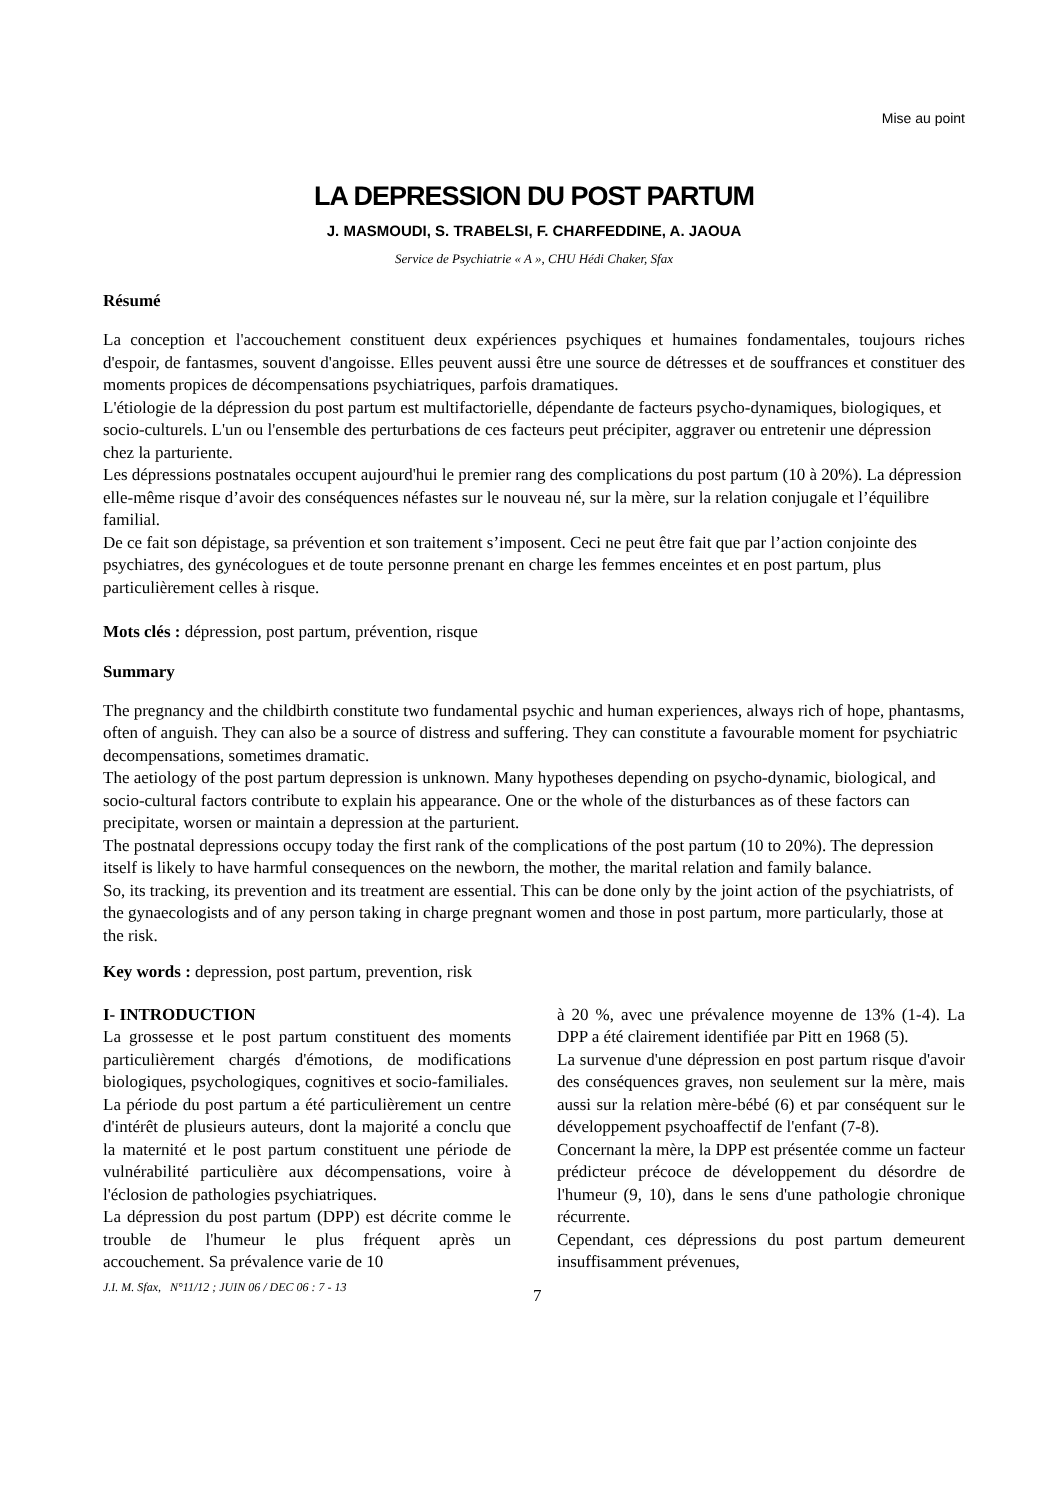Mise au point
LA DEPRESSION DU POST PARTUM
J. MASMOUDI, S. TRABELSI, F. CHARFEDDINE, A. JAOUA
Service de Psychiatrie « A », CHU Hédi Chaker, Sfax
Résumé
La conception et l'accouchement constituent deux expériences psychiques et humaines fondamentales, toujours riches d'espoir, de fantasmes, souvent d'angoisse. Elles peuvent aussi être une source de détresses et de souffrances et constituer des moments propices de décompensations psychiatriques, parfois dramatiques.
L'étiologie de la dépression du post partum est multifactorielle, dépendante de facteurs psycho-dynamiques, biologiques, et socio-culturels. L'un ou l'ensemble des perturbations de ces facteurs peut précipiter, aggraver ou entretenir une dépression chez la parturiente.
Les dépressions postnatales occupent aujourd'hui le premier rang des complications du post partum (10 à 20%). La dépression elle-même risque d’avoir des conséquences néfastes sur le nouveau né, sur la mère, sur la relation conjugale et l’équilibre familial.
De ce fait son dépistage, sa prévention et son traitement s’imposent. Ceci ne peut être fait que par l’action conjointe des psychiatres, des gynécologues et de toute personne prenant en charge les femmes enceintes et en post partum, plus particulièrement celles à risque.
Mots clés : dépression, post partum, prévention, risque
Summary
The pregnancy and the childbirth constitute two fundamental psychic and human experiences, always rich of hope, phantasms, often of anguish. They can also be a source of distress and suffering. They can constitute a favourable moment for psychiatric decompensations, sometimes dramatic.
The aetiology of the post partum depression is unknown. Many hypotheses depending on psycho-dynamic, biological, and socio-cultural factors contribute to explain his appearance. One or the whole of the disturbances as of these factors can precipitate, worsen or maintain a depression at the parturient.
The postnatal depressions occupy today the first rank of the complications of the post partum (10 to 20%). The depression itself is likely to have harmful consequences on the newborn, the mother, the marital relation and family balance.
So, its tracking, its prevention and its treatment are essential. This can be done only by the joint action of the psychiatrists, of the gynaecologists and of any person taking in charge pregnant women and those in post partum, more particularly, those at the risk.
Key words : depression, post partum, prevention, risk
I- INTRODUCTION
La grossesse et le post partum constituent des moments particulièrement chargés d'émotions, de modifications biologiques, psychologiques, cognitives et socio-familiales.
La période du post partum a été particulièrement un centre d'intérêt de plusieurs auteurs, dont la majorité a conclu que la maternité et le post partum constituent une période de vulnérabilité particulière aux décompensations, voire à l'éclosion de pathologies psychiatriques.
La dépression du post partum (DPP) est décrite comme le trouble de l'humeur le plus fréquent après un accouchement. Sa prévalence varie de 10
à 20 %, avec une prévalence moyenne de 13% (1-4). La DPP a été clairement identifiée par Pitt en 1968 (5).
La survenue d'une dépression en post partum risque d'avoir des conséquences graves, non seulement sur la mère, mais aussi sur la relation mère-bébé (6) et par conséquent sur le développement psychoaffectif de l'enfant (7-8).
Concernant la mère, la DPP est présentée comme un facteur prédicteur précoce de développement du désordre de l'humeur (9, 10), dans le sens d'une pathologie chronique récurrente.
Cependant, ces dépressions du post partum demeurent insuffisamment prévenues,
J.I. M. Sfax, N°11/12 ; JUIN 06 / DEC 06 : 7 - 13 7